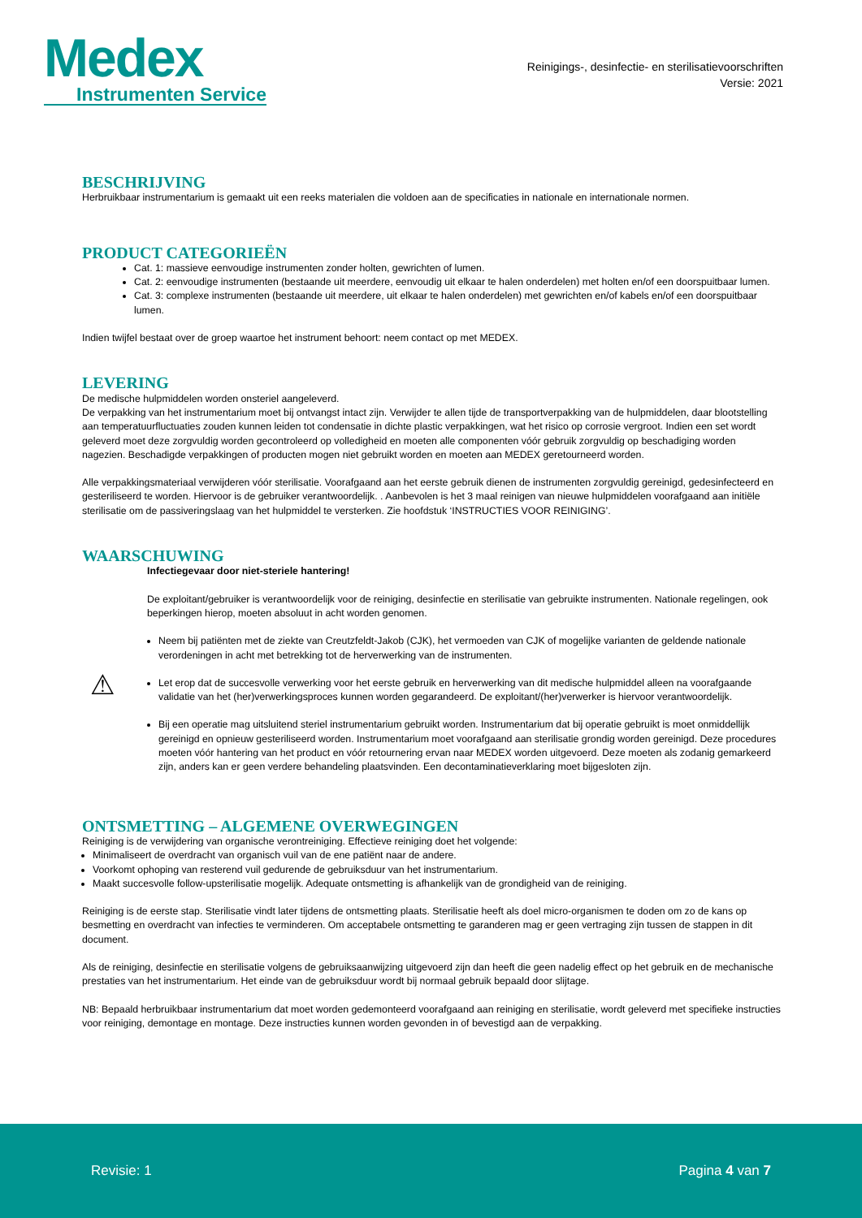Medex
Instrumenten Service
Reinigings-, desinfectie- en sterilisatievoorschriften
Versie: 2021
BESCHRIJVING
Herbruikbaar instrumentarium is gemaakt uit een reeks materialen die voldoen aan de specificaties in nationale en internationale normen.
PRODUCT CATEGORIEËN
Cat. 1: massieve eenvoudige instrumenten zonder holten, gewrichten of lumen.
Cat. 2: eenvoudige instrumenten (bestaande uit meerdere, eenvoudig uit elkaar te halen onderdelen) met holten en/of een doorspuitbaar lumen.
Cat. 3: complexe instrumenten (bestaande uit meerdere, uit elkaar te halen onderdelen) met gewrichten en/of kabels en/of een doorspuitbaar lumen.
Indien twijfel bestaat over de groep waartoe het instrument behoort: neem contact op met MEDEX.
LEVERING
De medische hulpmiddelen worden onsteriel aangeleverd.
De verpakking van het instrumentarium moet bij ontvangst intact zijn. Verwijder te allen tijde de transportverpakking van de hulpmiddelen, daar blootstelling aan temperatuurfluctuaties zouden kunnen leiden tot condensatie in dichte plastic verpakkingen, wat het risico op corrosie vergroot. Indien een set wordt geleverd moet deze zorgvuldig worden gecontroleerd op volledigheid en moeten alle componenten vóór gebruik zorgvuldig op beschadiging worden nagezien. Beschadigde verpakkingen of producten mogen niet gebruikt worden en moeten aan MEDEX geretourneerd worden.
Alle verpakkingsmateriaal verwijderen vóór sterilisatie. Voorafgaand aan het eerste gebruik dienen de instrumenten zorgvuldig gereinigd, gedesinfecteerd en gesteriliseerd te worden. Hiervoor is de gebruiker verantwoordelijk. . Aanbevolen is het 3 maal reinigen van nieuwe hulpmiddelen voorafgaand aan initiële sterilisatie om de passiveringslaag van het hulpmiddel te versterken. Zie hoofdstuk ‘INSTRUCTIES VOOR REINIGING’.
WAARSCHUWING
⚠
Infectiegevaar door niet-steriele hantering!
De exploitant/gebruiker is verantwoordelijk voor de reiniging, desinfectie en sterilisatie van gebruikte instrumenten. Nationale regelingen, ook beperkingen hierop, moeten absoluut in acht worden genomen.
Neem bij patiënten met de ziekte van Creutzfeldt-Jakob (CJK), het vermoeden van CJK of mogelijke varianten de geldende nationale verordeningen in acht met betrekking tot de herverwerking van de instrumenten.
Let erop dat de succesvolle verwerking voor het eerste gebruik en herverwerking van dit medische hulpmiddel alleen na voorafgaande validatie van het (her)verwerkingsproces kunnen worden gegarandeerd. De exploitant/(her)verwerker is hiervoor verantwoordelijk.
Bij een operatie mag uitsluitend steriel instrumentarium gebruikt worden. Instrumentarium dat bij operatie gebruikt is moet onmiddellijk gereinigd en opnieuw gesteriliseerd worden. Instrumentarium moet voorafgaand aan sterilisatie grondig worden gereinigd. Deze procedures moeten vóór hantering van het product en vóór retournering ervan naar MEDEX worden uitgevoerd. Deze moeten als zodanig gemarkeerd zijn, anders kan er geen verdere behandeling plaatsvinden. Een decontaminatieverklaring moet bijgesloten zijn.
ONTSMETTING – ALGEMENE OVERWEGINGEN
Reiniging is de verwijdering van organische verontreiniging. Effectieve reiniging doet het volgende:
Minimaliseert de overdracht van organisch vuil van de ene patiënt naar de andere.
Voorkomt ophoping van resterend vuil gedurende de gebruiksduur van het instrumentarium.
Maakt succesvolle follow-upsterilisatie mogelijk. Adequate ontsmetting is afhankelijk van de grondigheid van de reiniging.
Reiniging is de eerste stap. Sterilisatie vindt later tijdens de ontsmetting plaats. Sterilisatie heeft als doel micro-organismen te doden om zo de kans op besmetting en overdracht van infecties te verminderen. Om acceptabele ontsmetting te garanderen mag er geen vertraging zijn tussen de stappen in dit document.
Als de reiniging, desinfectie en sterilisatie volgens de gebruiksaanwijzing uitgevoerd zijn dan heeft die geen nadelig effect op het gebruik en de mechanische prestaties van het instrumentarium. Het einde van de gebruiksduur wordt bij normaal gebruik bepaald door slijtage.
NB: Bepaald herbruikbaar instrumentarium dat moet worden gedemonteerd voorafgaand aan reiniging en sterilisatie, wordt geleverd met specifieke instructies voor reiniging, demontage en montage. Deze instructies kunnen worden gevonden in of bevestigd aan de verpakking.
Revisie: 1 Pagina 4 van 7